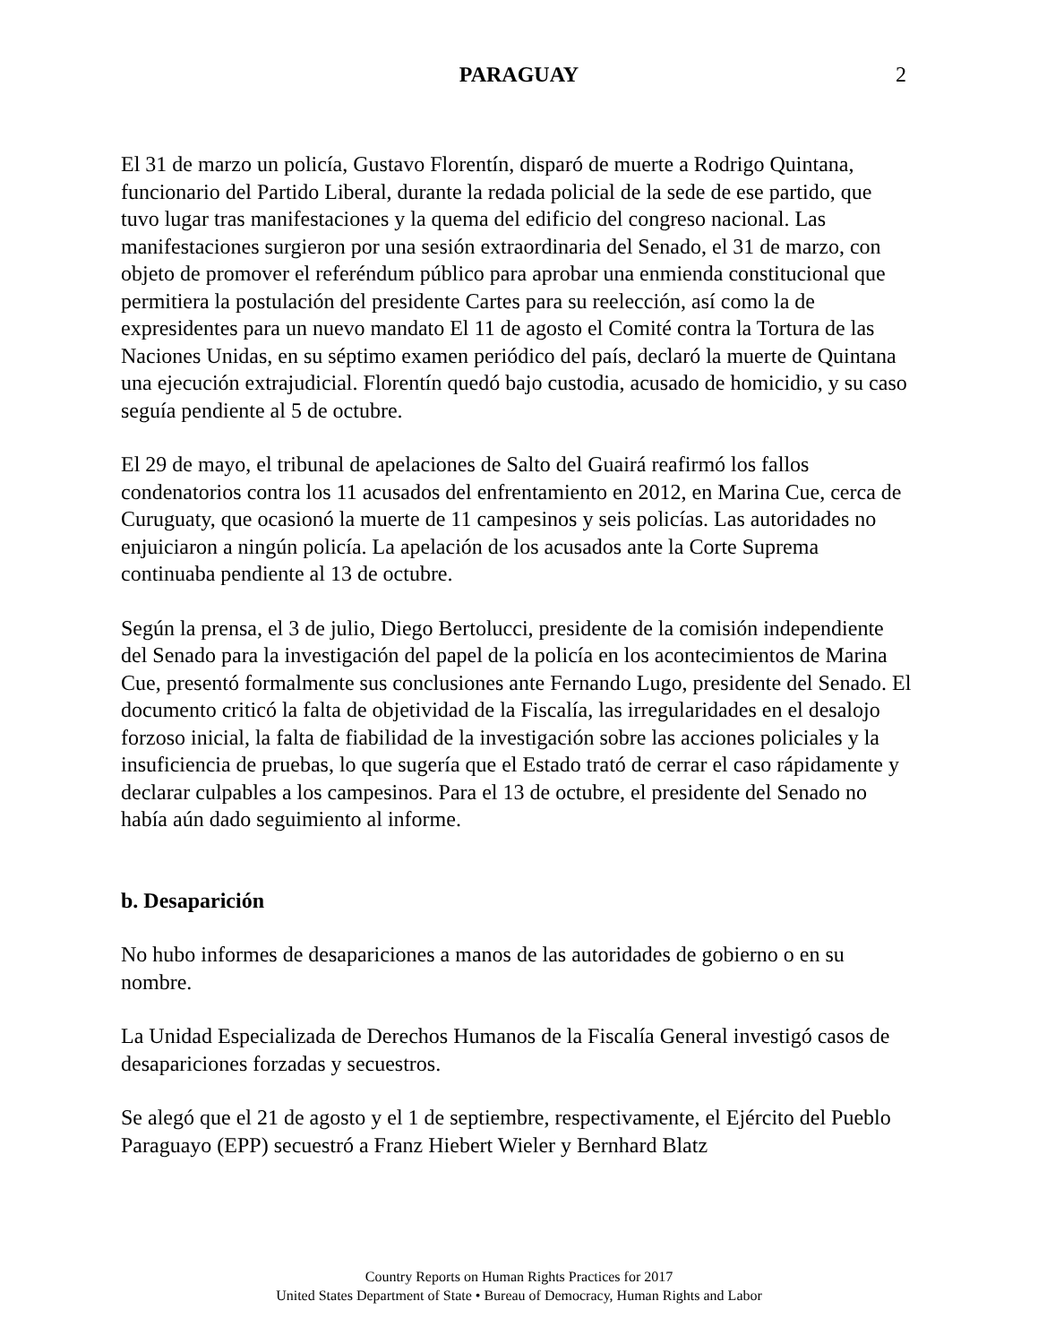PARAGUAY 2
El 31 de marzo un policía, Gustavo Florentín, disparó de muerte a Rodrigo Quintana, funcionario del Partido Liberal, durante la redada policial de la sede de ese partido, que tuvo lugar tras manifestaciones y la quema del edificio del congreso nacional. Las manifestaciones surgieron por una sesión extraordinaria del Senado, el 31 de marzo, con objeto de promover el referéndum público para aprobar una enmienda constitucional que permitiera la postulación del presidente Cartes para su reelección, así como la de expresidentes para un nuevo mandato El 11 de agosto el Comité contra la Tortura de las Naciones Unidas, en su séptimo examen periódico del país, declaró la muerte de Quintana una ejecución extrajudicial. Florentín quedó bajo custodia, acusado de homicidio, y su caso seguía pendiente al 5 de octubre.
El 29 de mayo, el tribunal de apelaciones de Salto del Guairá reafirmó los fallos condenatorios contra los 11 acusados del enfrentamiento en 2012, en Marina Cue, cerca de Curuguaty, que ocasionó la muerte de 11 campesinos y seis policías. Las autoridades no enjuiciaron a ningún policía. La apelación de los acusados ante la Corte Suprema continuaba pendiente al 13 de octubre.
Según la prensa, el 3 de julio, Diego Bertolucci, presidente de la comisión independiente del Senado para la investigación del papel de la policía en los acontecimientos de Marina Cue, presentó formalmente sus conclusiones ante Fernando Lugo, presidente del Senado. El documento criticó la falta de objetividad de la Fiscalía, las irregularidades en el desalojo forzoso inicial, la falta de fiabilidad de la investigación sobre las acciones policiales y la insuficiencia de pruebas, lo que sugería que el Estado trató de cerrar el caso rápidamente y declarar culpables a los campesinos. Para el 13 de octubre, el presidente del Senado no había aún dado seguimiento al informe.
b. Desaparición
No hubo informes de desapariciones a manos de las autoridades de gobierno o en su nombre.
La Unidad Especializada de Derechos Humanos de la Fiscalía General investigó casos de desapariciones forzadas y secuestros.
Se alegó que el 21 de agosto y el 1 de septiembre, respectivamente, el Ejército del Pueblo Paraguayo (EPP) secuestró a Franz Hiebert Wieler y Bernhard Blatz
Country Reports on Human Rights Practices for 2017
United States Department of State • Bureau of Democracy, Human Rights and Labor